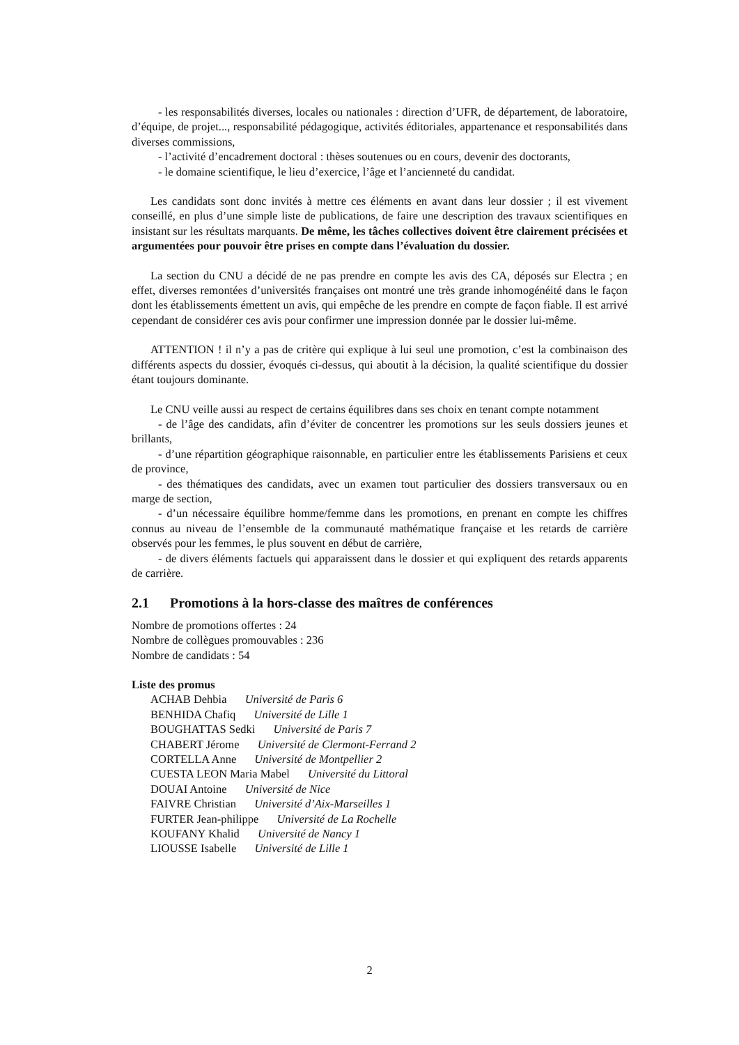- les responsabilités diverses, locales ou nationales : direction d’UFR, de département, de laboratoire, d’équipe, de projet..., responsabilité pédagogique, activités éditoriales, appartenance et responsabilités dans diverses commissions,
- l’activité d’encadrement doctoral : thèses soutenues ou en cours, devenir des doctorants,
- le domaine scientifique, le lieu d’exercice, l’âge et l’ancienneté du candidat.
Les candidats sont donc invités à mettre ces éléments en avant dans leur dossier ; il est vivement conseillé, en plus d’une simple liste de publications, de faire une description des travaux scientifiques en insistant sur les résultats marquants. De même, les tâches collectives doivent être clairement précisées et argumentées pour pouvoir être prises en compte dans l’évaluation du dossier.
La section du CNU a décidé de ne pas prendre en compte les avis des CA, déposés sur Electra ; en effet, diverses remontées d’universités françaises ont montré une très grande inhomogénéité dans le façon dont les établissements émettent un avis, qui empêche de les prendre en compte de façon fiable. Il est arrivé cependant de considérer ces avis pour confirmer une impression donnée par le dossier lui-même.
ATTENTION ! il n’y a pas de critère qui explique à lui seul une promotion, c’est la combinaison des différents aspects du dossier, évoqués ci-dessus, qui aboutit à la décision, la qualité scientifique du dossier étant toujours dominante.
Le CNU veille aussi au respect de certains équilibres dans ses choix en tenant compte notamment
- de l’âge des candidats, afin d’éviter de concentrer les promotions sur les seuls dossiers jeunes et brillants,
- d’une répartition géographique raisonnable, en particulier entre les établissements Parisiens et ceux de province,
- des thématiques des candidats, avec un examen tout particulier des dossiers transversaux ou en marge de section,
- d’un nécessaire équilibre homme/femme dans les promotions, en prenant en compte les chiffres connus au niveau de l’ensemble de la communauté mathématique française et les retards de carrière observés pour les femmes, le plus souvent en début de carrière,
- de divers éléments factuels qui apparaissent dans le dossier et qui expliquent des retards apparents de carrière.
2.1 Promotions à la hors-classe des maîtres de conférences
Nombre de promotions offertes : 24
Nombre de collègues promouvables : 236
Nombre de candidats : 54
Liste des promus
ACHAB Dehbia Université de Paris 6
BENHIDA Chafiq Université de Lille 1
BOUGHATTAS Sedki Université de Paris 7
CHABERT Jérome Université de Clermont-Ferrand 2
CORTELLA Anne Université de Montpellier 2
CUESTA LEON Maria Mabel Université du Littoral
DOUAI Antoine Université de Nice
FAIVRE Christian Université d’Aix-Marseilles 1
FURTER Jean-philippe Université de La Rochelle
KOUFANY Khalid Université de Nancy 1
LIOUSSE Isabelle Université de Lille 1
2